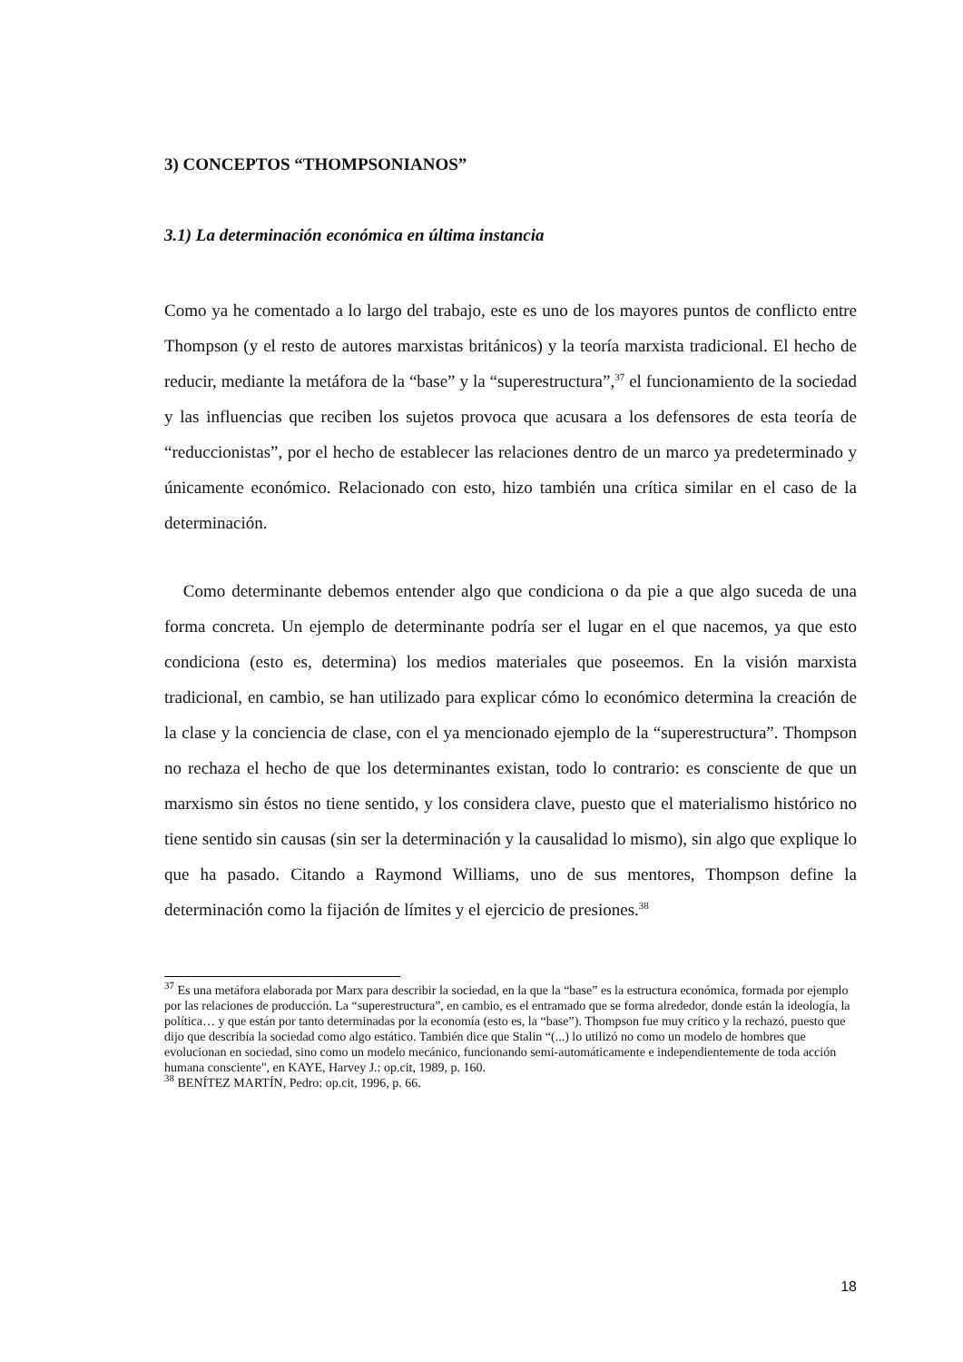3) CONCEPTOS “THOMPSONIANOS”
3.1) La determinación económica en última instancia
Como ya he comentado a lo largo del trabajo, este es uno de los mayores puntos de conflicto entre Thompson (y el resto de autores marxistas británicos) y la teoría marxista tradicional. El hecho de reducir, mediante la metáfora de la “base” y la “superestructura”,<sup>37</sup> el funcionamiento de la sociedad y las influencias que reciben los sujetos provoca que acusara a los defensores de esta teoría de “reduccionistas”, por el hecho de establecer las relaciones dentro de un marco ya predeterminado y únicamente económico. Relacionado con esto, hizo también una crítica similar en el caso de la determinación.
Como determinante debemos entender algo que condiciona o da pie a que algo suceda de una forma concreta. Un ejemplo de determinante podría ser el lugar en el que nacemos, ya que esto condiciona (esto es, determina) los medios materiales que poseemos. En la visión marxista tradicional, en cambio, se han utilizado para explicar cómo lo económico determina la creación de la clase y la conciencia de clase, con el ya mencionado ejemplo de la “superestructura”. Thompson no rechaza el hecho de que los determinantes existan, todo lo contrario: es consciente de que un marxismo sin éstos no tiene sentido, y los considera clave, puesto que el materialismo histórico no tiene sentido sin causas (sin ser la determinación y la causalidad lo mismo), sin algo que explique lo que ha pasado. Citando a Raymond Williams, uno de sus mentores, Thompson define la determinación como la fijación de límites y el ejercicio de presiones.<sup>38</sup>
<sup>37</sup> Es una metáfora elaborada por Marx para describir la sociedad, en la que la “base” es la estructura económica, formada por ejemplo por las relaciones de producción. La “superestructura”, en cambio, es el entramado que se forma alrededor, donde están la ideología, la política… y que están por tanto determinadas por la economía (esto es, la “base”). Thompson fue muy crítico y la rechazó, puesto que dijo que describía la sociedad como algo estático. También dice que Stalin “(...) lo utilizó no como un modelo de hombres que evolucionan en sociedad, sino como un modelo mecánico, funcionando semi-automáticamente e independientemente de toda acción humana consciente", en KAYE, Harvey J.: op.cit, 1989, p. 160.
<sup>38</sup> BENÍTEZ MARTÍN, Pedro: op.cit, 1996, p. 66.
18